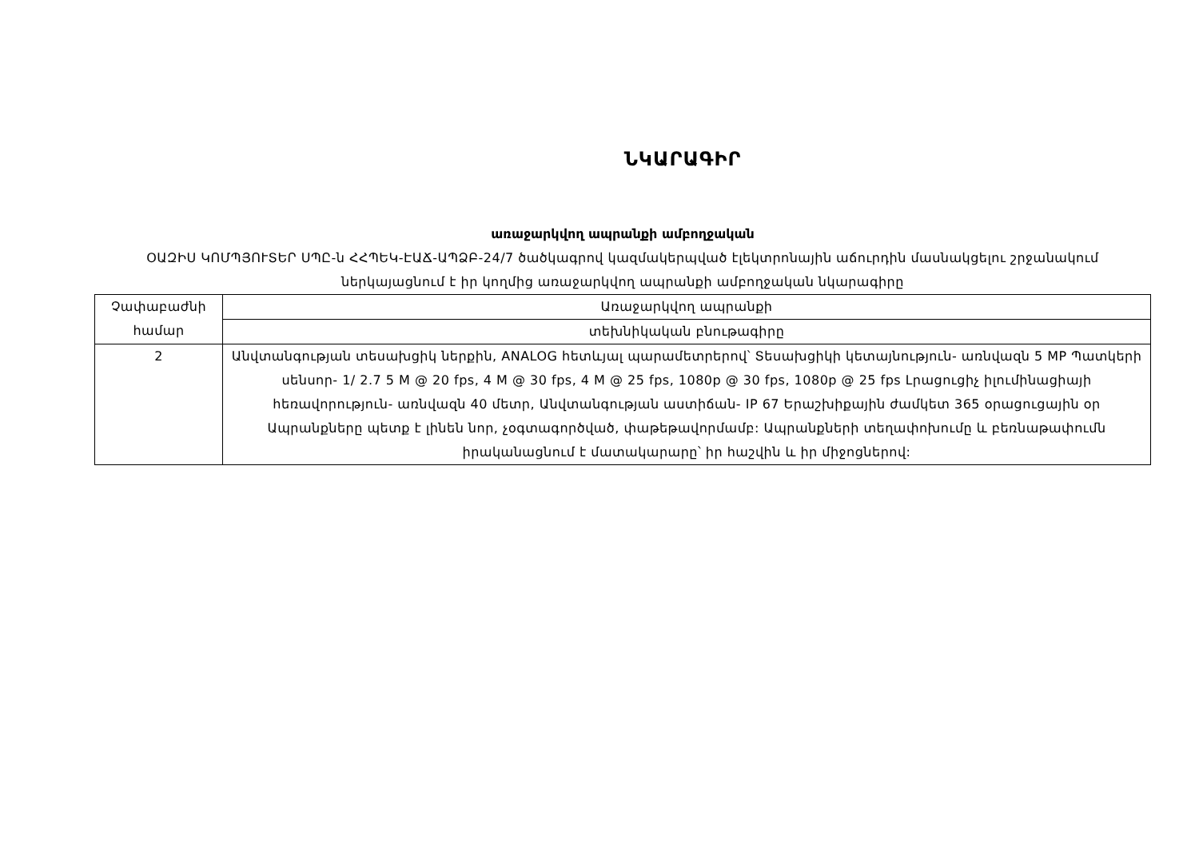ՆԿԱՐԱԳԻՐ
առաջարկվող ապրանքի ամբողջական
ՕԱԶԻՍ ԿՈՄՊՅՈՒՏԵՐ ՍՊԸ-ն ՀՀՊԵԿ-ԷԱՃ-ԱՊՁԲ-24/7 ծածկագրով կազմակերպված էլեկտրոնային աճուրդին մասնակցելու շրջանակում ներկայացնում է իր կողմից առաջարկվող ապրանքի ամբողջական նկարագիրը
| Չափաբաժնի համար | Առաջարկվող ապրանքի |
| --- | --- |
| | տեխնիկական բնութագիրը |
| 2 | Անվտանգության տեսախցիկ ներքին, ANALOG հետևյալ պարամետրերով՝ Տեսախցիկի կետայնություն- առնվազն 5 MP Պատկերի սենսոր- 1/ 2.7 5 M @ 20 fps, 4 M @ 30 fps, 4 M @ 25 fps, 1080p @ 30 fps, 1080p @ 25 fps Լրացուցիչ իլումինացիայի հեռավորություն- առնվազն 40 մետր, Անվտանգության աստիճան- IP 67 Երաշխիքային ժամկետ 365 օրացուցային օր Ապրանքները պետք է լինեն նոր, չօգտագործված, փաթեթավորմամբ: Ապրանքների տեղափոխումը և բեռնաթափումն իրականացնում է մատակարարը՝ իր հաշվին և իր միջոցներով: |